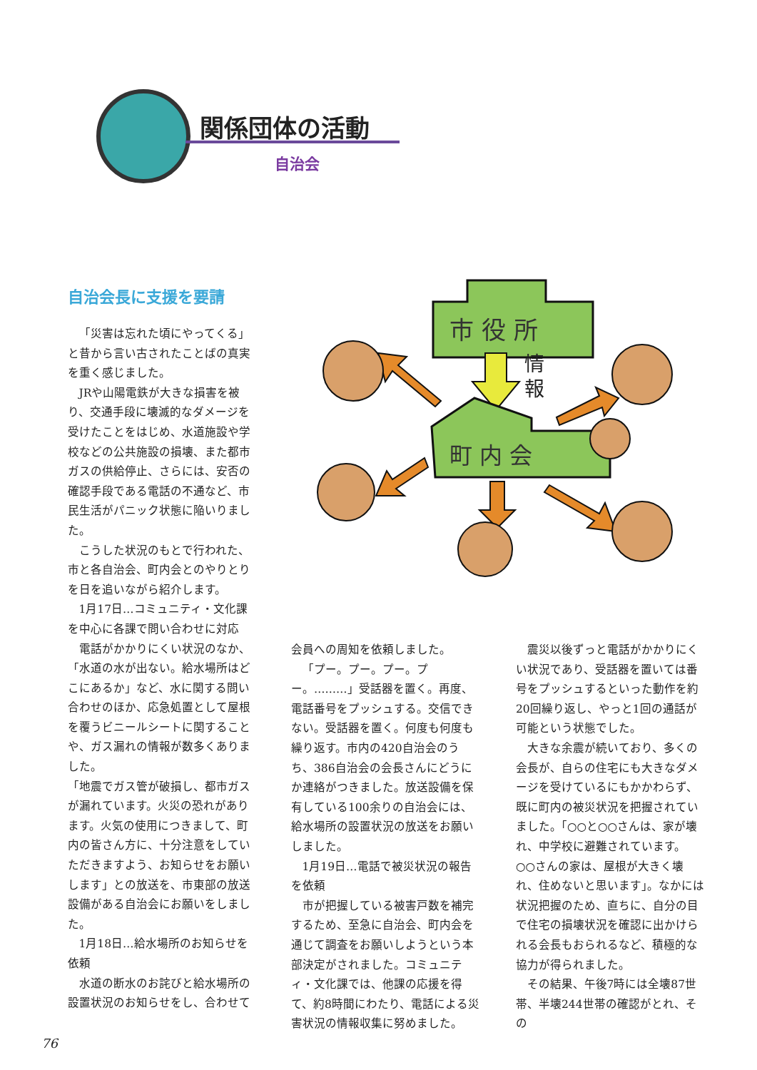関係団体の活動
自治会
自治会長に支援を要請
市 役 所
情
報
町 内 会
「災害は忘れた頃にやってくる」と昔から言い古されたことばの真実を重く感じました。
JRや山陽電鉄が大きな損害を被り、交通手段に壊滅的なダメージを受けたことをはじめ、水道施設や学校などの公共施設の損壊、また都市ガスの供給停止、さらには、安否の確認手段である電話の不通など、市民生活がパニック状態に陥いりました。
こうした状況のもとで行われた、市と各自治会、町内会とのやりとりを日を追いながら紹介します。
1月17日…コミュニティ・文化課を中心に各課で問い合わせに対応
電話がかかりにくい状況のなか、「水道の水が出ない。給水場所はどこにあるか」など、水に関する問い合わせのほか、応急処置として屋根を覆うビニールシートに関することや、ガス漏れの情報が数多くありました。
「地震でガス管が破損し、都市ガスが漏れています。火災の恐れがあります。火気の使用につきまして、町内の皆さん方に、十分注意をしていただきますよう、お知らせをお願いします」との放送を、市東部の放送設備がある自治会にお願いをしました。
1月18日…給水場所のお知らせを依頼
水道の断水のお詫びと給水場所の設置状況のお知らせをし、合わせて
会員への周知を依頼しました。
「プー。プー。プー。プー。………」受話器を置く。再度、電話番号をプッシュする。交信できない。受話器を置く。何度も何度も繰り返す。市内の420自治会のうち、386自治会の会長さんにどうにか連絡がつきました。放送設備を保有している100余りの自治会には、給水場所の設置状況の放送をお願いしました。
1月19日…電話で被災状況の報告を依頼
市が把握している被害戸数を補完するため、至急に自治会、町内会を通じて調査をお願いしようという本部決定がされました。コミュニティ・文化課では、他課の応援を得て、約8時間にわたり、電話による災害状況の情報収集に努めました。
震災以後ずっと電話がかかりにくい状況であり、受話器を置いては番号をプッシュするといった動作を約20回繰り返し、やっと1回の通話が可能という状態でした。
大きな余震が続いており、多くの会長が、自らの住宅にも大きなダメージを受けているにもかかわらず、既に町内の被災状況を把握されていました。「○○と○○さんは、家が壊れ、中学校に避難されています。○○さんの家は、屋根が大きく壊れ、住めないと思います」。なかには状況把握のため、直ちに、自分の目で住宅の損壊状況を確認に出かけられる会長もおられるなど、積極的な協力が得られました。
その結果、午後7時には全壊87世帯、半壊244世帯の確認がとれ、その
76